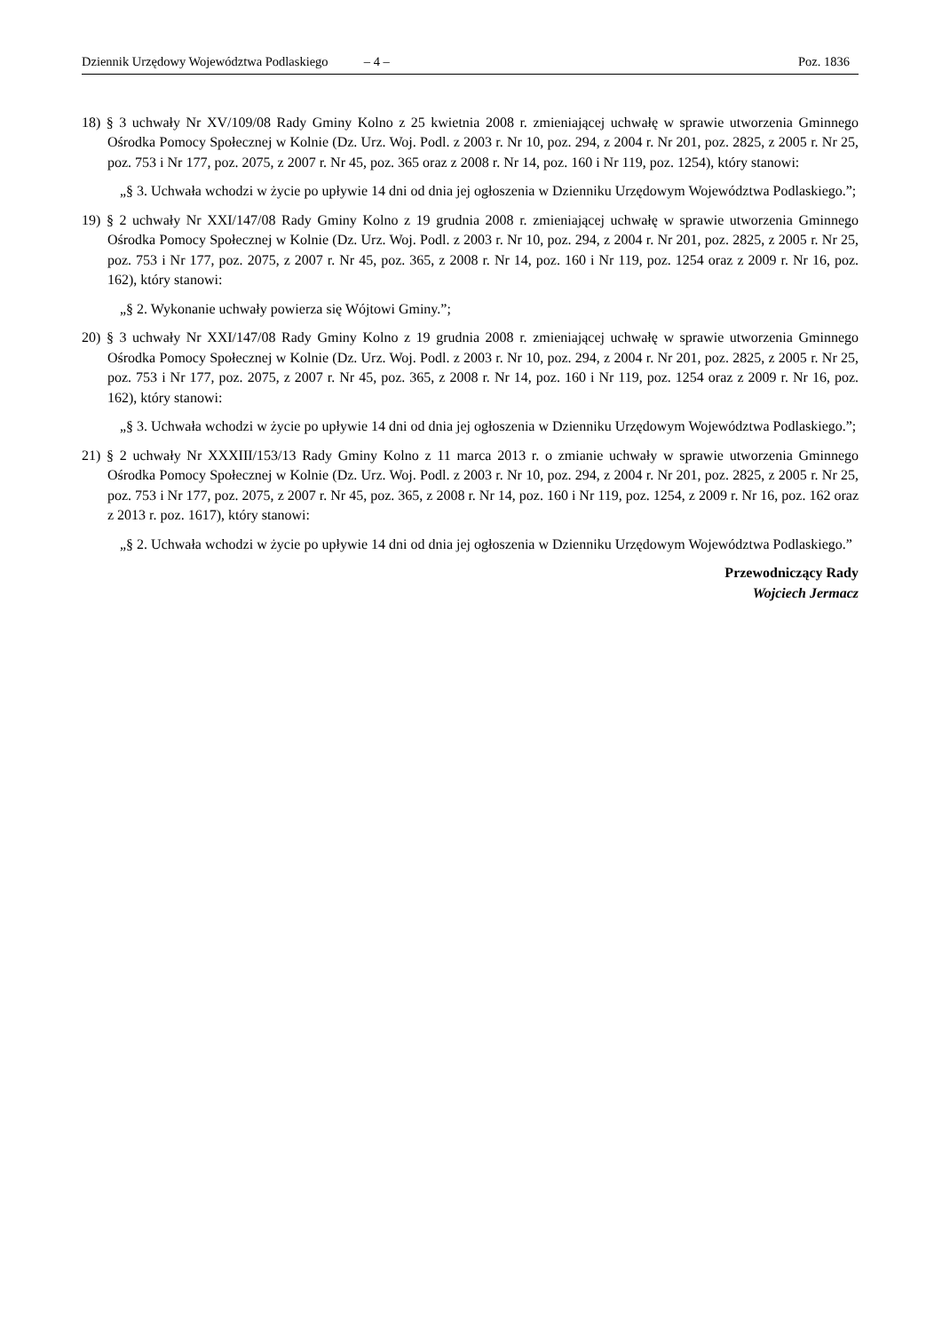Dziennik Urzędowy Województwa Podlaskiego – 4 – Poz. 1836
18) § 3 uchwały Nr XV/109/08 Rady Gminy Kolno z 25 kwietnia 2008 r. zmieniającej uchwałę w sprawie utworzenia Gminnego Ośrodka Pomocy Społecznej w Kolnie (Dz. Urz. Woj. Podl. z 2003 r. Nr 10, poz. 294, z 2004 r. Nr 201, poz. 2825, z 2005 r. Nr 25, poz. 753 i Nr 177, poz. 2075, z 2007 r. Nr 45, poz. 365 oraz z 2008 r. Nr 14, poz. 160 i Nr 119, poz. 1254), który stanowi:
„§ 3. Uchwała wchodzi w życie po upływie 14 dni od dnia jej ogłoszenia w Dzienniku Urzędowym Województwa Podlaskiego.”;
19) § 2 uchwały Nr XXI/147/08 Rady Gminy Kolno z 19 grudnia 2008 r. zmieniającej uchwałę w sprawie utworzenia Gminnego Ośrodka Pomocy Społecznej w Kolnie (Dz. Urz. Woj. Podl. z 2003 r. Nr 10, poz. 294, z 2004 r. Nr 201, poz. 2825, z 2005 r. Nr 25, poz. 753 i Nr 177, poz. 2075, z 2007 r. Nr 45, poz. 365, z 2008 r. Nr 14, poz. 160 i Nr 119, poz. 1254 oraz z 2009 r. Nr 16, poz. 162), który stanowi:
„§ 2. Wykonanie uchwały powierza się Wójtowi Gminy.”;
20) § 3 uchwały Nr XXI/147/08 Rady Gminy Kolno z 19 grudnia 2008 r. zmieniającej uchwałę w sprawie utworzenia Gminnego Ośrodka Pomocy Społecznej w Kolnie (Dz. Urz. Woj. Podl. z 2003 r. Nr 10, poz. 294, z 2004 r. Nr 201, poz. 2825, z 2005 r. Nr 25, poz. 753 i Nr 177, poz. 2075, z 2007 r. Nr 45, poz. 365, z 2008 r. Nr 14, poz. 160 i Nr 119, poz. 1254 oraz z 2009 r. Nr 16, poz. 162), który stanowi:
„§ 3. Uchwała wchodzi w życie po upływie 14 dni od dnia jej ogłoszenia w Dzienniku Urzędowym Województwa Podlaskiego.”;
21) § 2 uchwały Nr XXXIII/153/13 Rady Gminy Kolno z 11 marca 2013 r. o zmianie uchwały w sprawie utworzenia Gminnego Ośrodka Pomocy Społecznej w Kolnie (Dz. Urz. Woj. Podl. z 2003 r. Nr 10, poz. 294, z 2004 r. Nr 201, poz. 2825, z 2005 r. Nr 25, poz. 753 i Nr 177, poz. 2075, z 2007 r. Nr 45, poz. 365, z 2008 r. Nr 14, poz. 160 i Nr 119, poz. 1254, z 2009 r. Nr 16, poz. 162 oraz z 2013 r. poz. 1617), który stanowi:
„§ 2. Uchwała wchodzi w życie po upływie 14 dni od dnia jej ogłoszenia w Dzienniku Urzędowym Województwa Podlaskiego.”
Przewodniczący Rady
Wojciech Jermacz